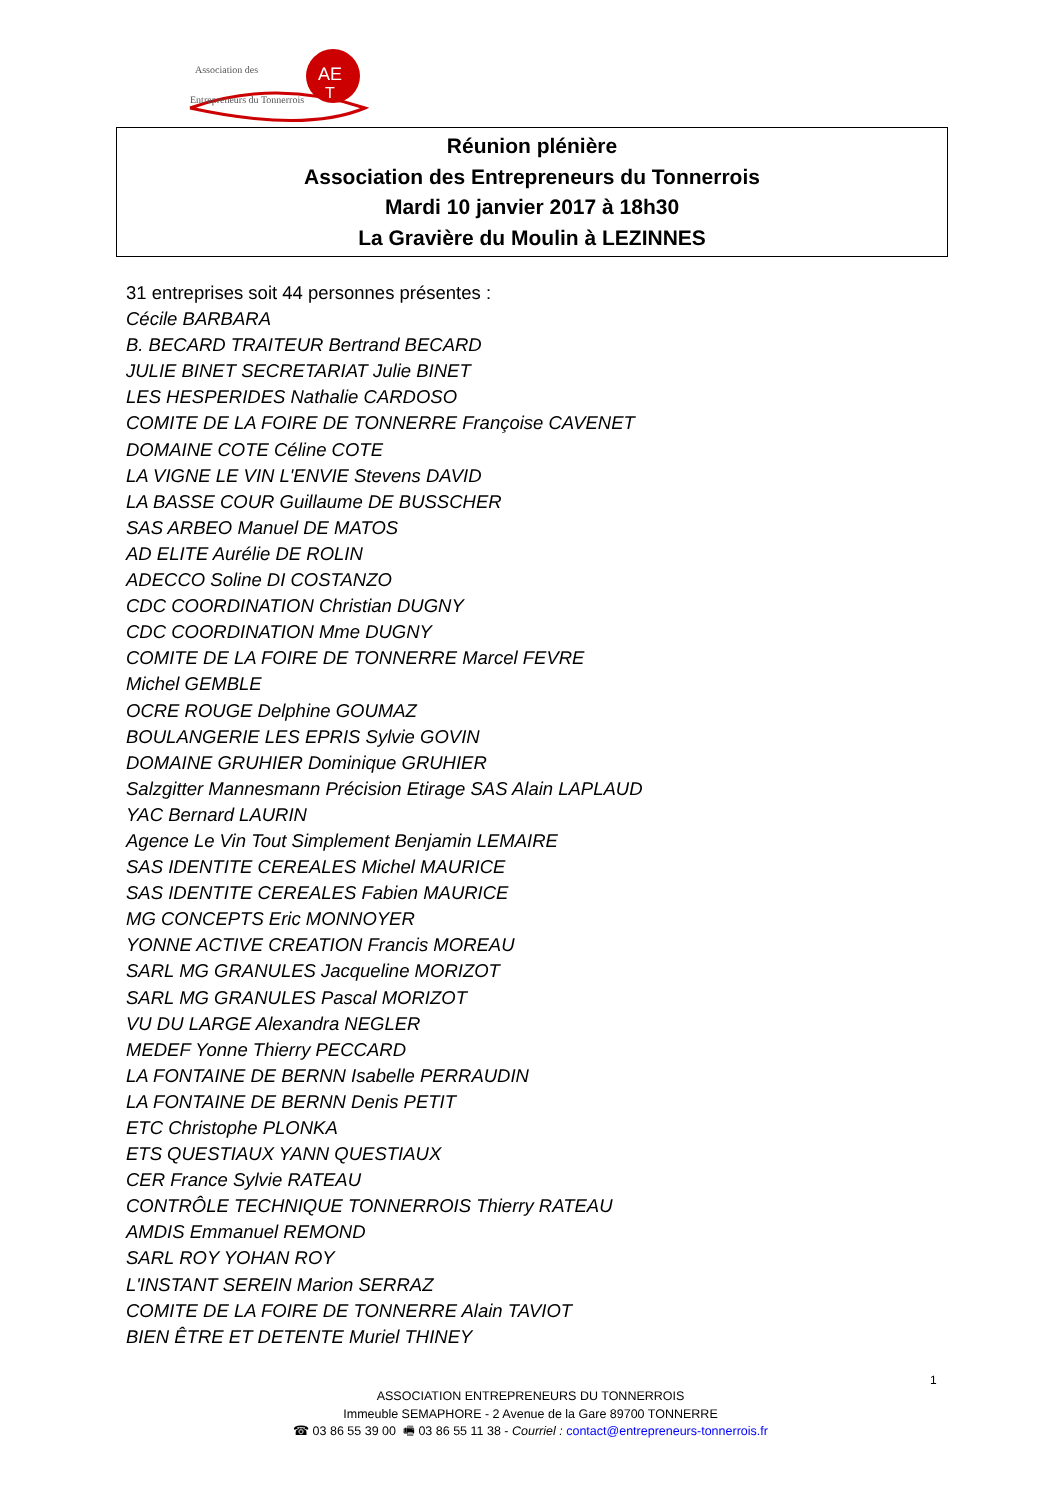AE
T
Association des
Entrepreneurs du Tonnerrois
Réunion plénière
Association des Entrepreneurs du Tonnerrois
Mardi 10 janvier 2017 à 18h30
La Gravière du Moulin à LEZINNES
31 entreprises soit 44 personnes présentes :
Cécile BARBARA
B. BECARD TRAITEUR Bertrand BECARD
JULIE BINET SECRETARIAT Julie BINET
LES HESPERIDES Nathalie CARDOSO
COMITE DE LA FOIRE DE TONNERRE Françoise CAVENET
DOMAINE COTE Céline COTE
LA VIGNE LE VIN L'ENVIE Stevens DAVID
LA BASSE COUR Guillaume DE BUSSCHER
SAS ARBEO Manuel DE MATOS
AD ELITE Aurélie DE ROLIN
ADECCO Soline DI COSTANZO
CDC COORDINATION Christian DUGNY
CDC COORDINATION Mme DUGNY
COMITE DE LA FOIRE DE TONNERRE Marcel FEVRE
Michel GEMBLE
OCRE ROUGE Delphine GOUMAZ
BOULANGERIE LES EPRIS Sylvie GOVIN
DOMAINE GRUHIER Dominique GRUHIER
Salzgitter Mannesmann Précision Etirage SAS Alain LAPLAUD
YAC Bernard LAURIN
Agence Le Vin Tout Simplement Benjamin LEMAIRE
SAS IDENTITE CEREALES Michel MAURICE
SAS IDENTITE CEREALES Fabien MAURICE
MG CONCEPTS Eric MONNOYER
YONNE ACTIVE CREATION Francis MOREAU
SARL MG GRANULES Jacqueline MORIZOT
SARL MG GRANULES Pascal MORIZOT
VU DU LARGE Alexandra NEGLER
MEDEF Yonne Thierry PECCARD
LA FONTAINE DE BERNN Isabelle PERRAUDIN
LA FONTAINE DE BERNN Denis PETIT
ETC Christophe PLONKA
ETS QUESTIAUX YANN QUESTIAUX
CER France Sylvie RATEAU
CONTRÔLE TECHNIQUE TONNERROIS Thierry RATEAU
AMDIS Emmanuel REMOND
SARL ROY YOHAN ROY
L'INSTANT SEREIN Marion SERRAZ
COMITE DE LA FOIRE DE TONNERRE Alain TAVIOT
BIEN ÊTRE ET DETENTE Muriel THINEY
1
ASSOCIATION ENTREPRENEURS DU TONNERROIS
Immeuble SEMAPHORE - 2 Avenue de la Gare 89700 TONNERRE
☎ 03 86 55 39 00 🖷 03 86 55 11 38 - Courriel : contact@entrepreneurs-tonnerrois.fr